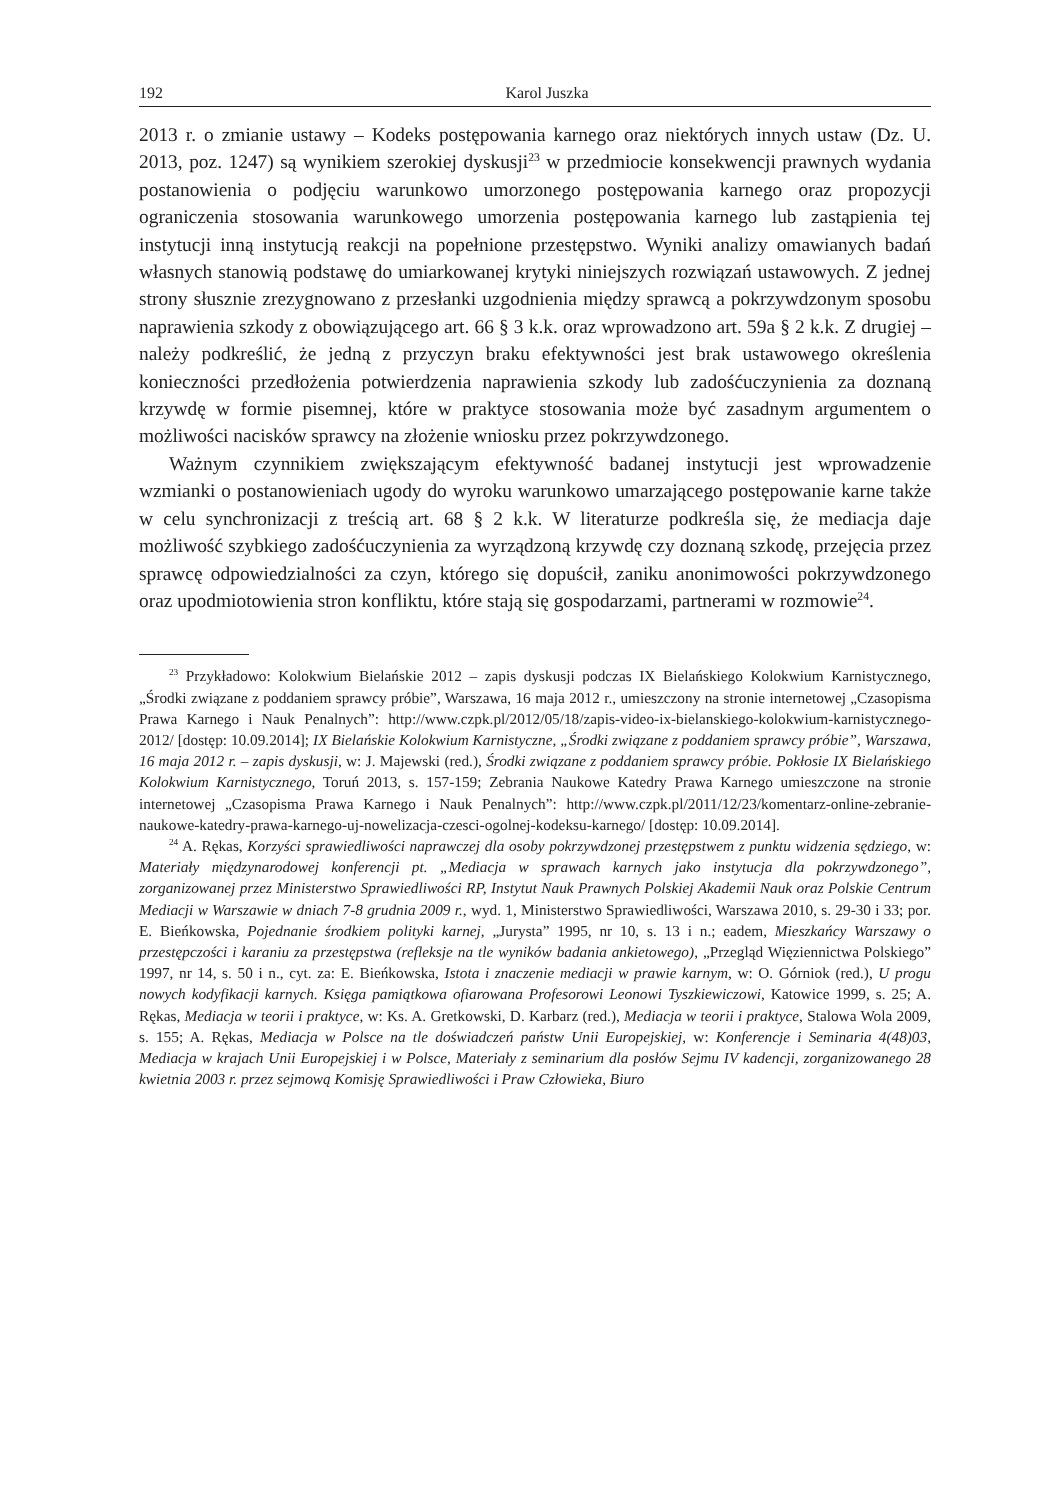192 Karol Juszka
2013 r. o zmianie ustawy – Kodeks postępowania karnego oraz niektórych innych ustaw (Dz. U. 2013, poz. 1247) są wynikiem szerokiej dyskusji<sup>23</sup> w przedmiocie konsekwencji prawnych wydania postanowienia o podjęciu warunkowo umorzonego postępowania karnego oraz propozycji ograniczenia stosowania warunkowego umorzenia postępowania karnego lub zastąpienia tej instytucji inną instytucją reakcji na popełnione przestępstwo. Wyniki analizy omawianych badań własnych stanowią podstawę do umiarkowanej krytyki niniejszych rozwiązań ustawowych. Z jednej strony słusznie zrezygnowano z przesłanki uzgodnienia między sprawcą a pokrzywdzonym sposobu naprawienia szkody z obowiązującego art. 66 § 3 k.k. oraz wprowadzono art. 59a § 2 k.k. Z drugiej – należy podkreślić, że jedną z przyczyn braku efektywności jest brak ustawowego określenia konieczności przedłożenia potwierdzenia naprawienia szkody lub zadośćuczynienia za doznaną krzywdę w formie pisemnej, które w praktyce stosowania może być zasadnym argumentem o możliwości nacisków sprawcy na złożenie wniosku przez pokrzywdzonego.
Ważnym czynnikiem zwiększającym efektywność badanej instytucji jest wprowadzenie wzmianki o postanowieniach ugody do wyroku warunkowo umarzającego postępowanie karne także w celu synchronizacji z treścią art. 68 § 2 k.k. W literaturze podkreśla się, że mediacja daje możliwość szybkiego zadośćuczynienia za wyrządzoną krzywdę czy doznaną szkodę, przejęcia przez sprawcę odpowiedzialności za czyn, którego się dopuścił, zaniku anonimowości pokrzywdzonego oraz upodmiotowienia stron konfliktu, które stają się gospodarzami, partnerami w rozmowie<sup>24</sup>.
<sup>23</sup> Przykładowo: Kolokwium Bielańskie 2012 – zapis dyskusji podczas IX Bielańskiego Kolokwium Karnistycznego, „Środki związane z poddaniem sprawcy próbie”, Warszawa, 16 maja 2012 r., umieszczony na stronie internetowej „Czasopisma Prawa Karnego i Nauk Penalnych”: http://www.czpk.pl/2012/05/18/zapis-video-ix-bielanskiego-kolokwium-karnistycznego-2012/ [dostęp: 10.09.2014]; IX Bielańskie Kolokwium Karnistyczne, „Środki związane z poddaniem sprawcy próbie”, Warszawa, 16 maja 2012 r. – zapis dyskusji, w: J. Majewski (red.), Środki związane z poddaniem sprawcy próbie. Pokłosie IX Bielańskiego Kolokwium Karnistycznego, Toruń 2013, s. 157-159; Zebrania Naukowe Katedry Prawa Karnego umieszczone na stronie internetowej „Czasopisma Prawa Karnego i Nauk Penalnych”: http://www.czpk.pl/2011/12/23/komentarz-online-zebranie-naukowe-katedry-prawa-karnego-uj-nowelizacja-czesci-ogolnej-kodeksu-karnego/ [dostęp: 10.09.2014].
<sup>24</sup> A. Rękas, Korzyści sprawiedliwości naprawczej dla osoby pokrzywdzonej przestępstwem z punktu widzenia sędziego, w: Materiały międzynarodowej konferencji pt. „Mediacja w sprawach karnych jako instytucja dla pokrzywdzonego”, zorganizowanej przez Ministerstwo Sprawiedliwości RP, Instytut Nauk Prawnych Polskiej Akademii Nauk oraz Polskie Centrum Mediacji w Warszawie w dniach 7-8 grudnia 2009 r., wyd. 1, Ministerstwo Sprawiedliwości, Warszawa 2010, s. 29-30 i 33; por. E. Bieńkowska, Pojednanie środkiem polityki karnej, „Jurysta” 1995, nr 10, s. 13 i n.; eadem, Mieszkańcy Warszawy o przestępczości i karaniu za przestępstwa (refleksje na tle wyników badania ankietowego), „Przegląd Więziennictwa Polskiego” 1997, nr 14, s. 50 i n., cyt. za: E. Bieńkowska, Istota i znaczenie mediacji w prawie karnym, w: O. Górniok (red.), U progu nowych kodyfikacji karnych. Księga pamiątkowa ofiarowana Profesorowi Leonowi Tyszkiewiczowi, Katowice 1999, s. 25; A. Rękas, Mediacja w teorii i praktyce, w: Ks. A. Gretkowski, D. Karbarz (red.), Mediacja w teorii i praktyce, Stalowa Wola 2009, s. 155; A. Rękas, Mediacja w Polsce na tle doświadczeń państw Unii Europejskiej, w: Konferencje i Seminaria 4(48)03, Mediacja w krajach Unii Europejskiej i w Polsce, Materiały z seminarium dla posłów Sejmu IV kadencji, zorganizowanego 28 kwietnia 2003 r. przez sejmową Komisję Sprawiedliwości i Praw Człowieka, Biuro